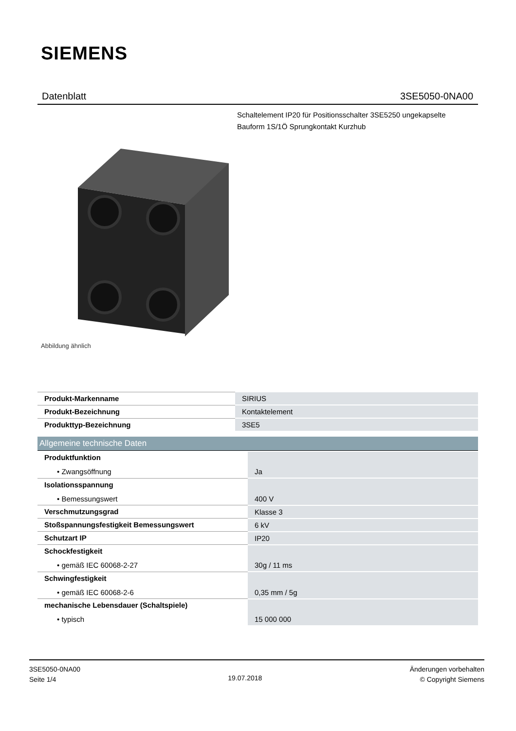SIEMENS
Datenblatt 3SE5050-0NA00
Schaltelement IP20 für Positionsschalter 3SE5250 ungekapselte Bauform 1S/1Ö Sprungkontakt Kurzhub
Abbildung ähnlich
| Produkt-Markenname | SIRIUS |
| Produkt-Bezeichnung | Kontaktelement |
| Produkttyp-Bezeichnung | 3SE5 |
Allgemeine technische Daten
| Produktfunktion | |
| • Zwangsöffnung | Ja |
| Isolationsspannung | |
| • Bemessungswert | 400 V |
| Verschmutzungsgrad | Klasse 3 |
| Stoßspannungsfestigkeit Bemessungswert | 6 kV |
| Schutzart IP | IP20 |
| Schockfestigkeit | |
| • gemäß IEC 60068-2-27 | 30g / 11 ms |
| Schwingfestigkeit | |
| • gemäß IEC 60068-2-6 | 0,35 mm / 5g |
| mechanische Lebensdauer (Schaltspiele) | |
| • typisch | 15 000 000 |
3SE5050-0NA00
Seite 1/4
19.07.2018
Änderungen vorbehalten
© Copyright Siemens